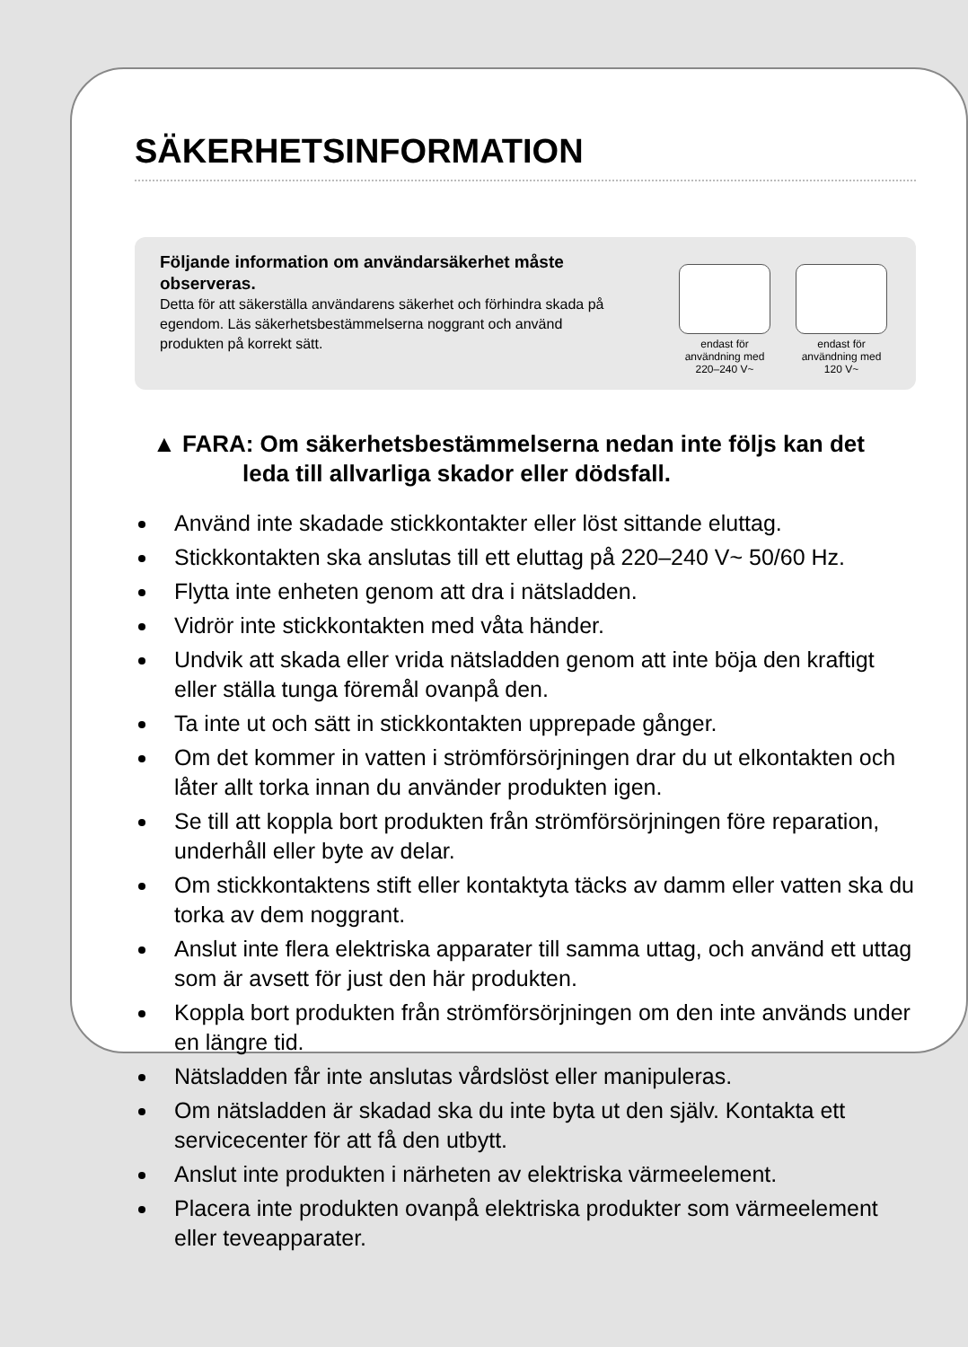SÄKERHETSINFORMATION
Följande information om användarsäkerhet måste observeras.
Detta för att säkerställa användarens säkerhet och förhindra skada på egendom. Läs säkerhetsbestämmelserna noggrant och använd produkten på korrekt sätt.
endast för användning med 220–240 V~
endast för användning med 120 V~
▲ FARA: Om säkerhetsbestämmelserna nedan inte följs kan det leda till allvarliga skador eller dödsfall.
Använd inte skadade stickkontakter eller löst sittande eluttag.
Stickkontakten ska anslutas till ett eluttag på 220–240 V~ 50/60 Hz.
Flytta inte enheten genom att dra i nätsladden.
Vidrör inte stickkontakten med våta händer.
Undvik att skada eller vrida nätsladden genom att inte böja den kraftigt eller ställa tunga föremål ovanpå den.
Ta inte ut och sätt in stickkontakten upprepade gånger.
Om det kommer in vatten i strömförsörjningen drar du ut elkontakten och låter allt torka innan du använder produkten igen.
Se till att koppla bort produkten från strömförsörjningen före reparation, underhåll eller byte av delar.
Om stickkontaktens stift eller kontaktyta täcks av damm eller vatten ska du torka av dem noggrant.
Anslut inte flera elektriska apparater till samma uttag, och använd ett uttag som är avsett för just den här produkten.
Koppla bort produkten från strömförsörjningen om den inte används under en längre tid.
Nätsladden får inte anslutas vårdslöst eller manipuleras.
Om nätsladden är skadad ska du inte byta ut den själv. Kontakta ett servicecenter för att få den utbytt.
Anslut inte produkten i närheten av elektriska värmeelement.
Placera inte produkten ovanpå elektriska produkter som värmeelement eller teveapparater.